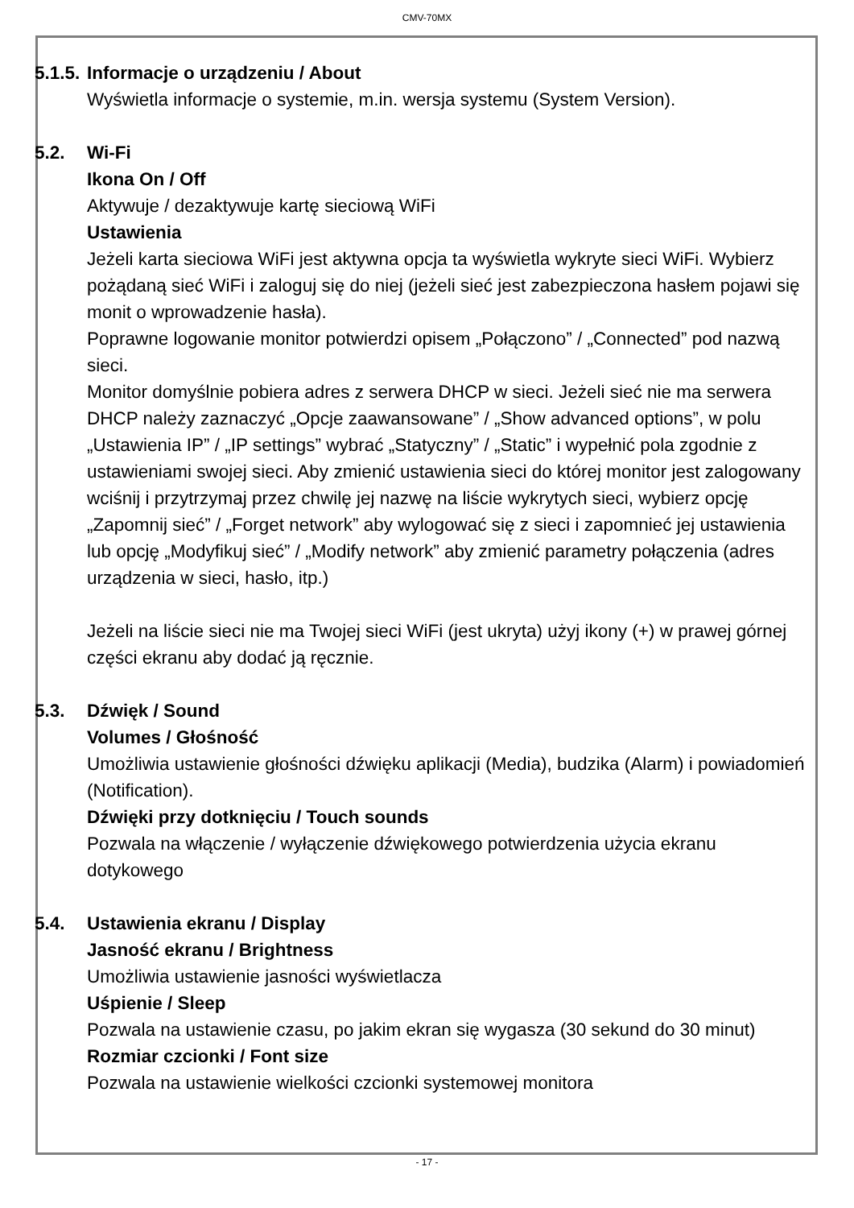CMV-70MX
5.1.5.
Informacje o urządzeniu / About
Wyświetla informacje o systemie, m.in. wersja systemu (System Version).
5.2. Wi-Fi
Ikona On / Off
Aktywuje / dezaktywuje kartę sieciową WiFi
Ustawienia
Jeżeli karta sieciowa WiFi jest aktywna opcja ta wyświetla wykryte sieci WiFi. Wybierz pożądaną sieć WiFi i zaloguj się do niej (jeżeli sieć jest zabezpieczona hasłem pojawi się monit o wprowadzenie hasła).
Poprawne logowanie monitor potwierdzi opisem „Połączono” / „Connected” pod nazwą sieci.
Monitor domyślnie pobiera adres z serwera DHCP w sieci. Jeżeli sieć nie ma serwera DHCP należy zaznaczyć „Opcje zaawansowane” / „Show advanced options”, w polu „Ustawienia IP” / „IP settings” wybrać „Statyczny” / „Static” i wypełnić pola zgodnie z ustawieniami swojej sieci. Aby zmienić ustawienia sieci do której monitor jest zalogowany wciśnij i przytrzymaj przez chwilę jej nazwę na liście wykrytych sieci, wybierz opcję „Zapomnij sieć” / „Forget network” aby wylogować się z sieci i zapomnieć jej ustawienia lub opcję „Modyfikuj sieć” / „Modify network” aby zmienić parametry połączenia (adres urządzenia w sieci, hasło, itp.)
Jeżeli na liście sieci nie ma Twojej sieci WiFi (jest ukryta) użyj ikony (+) w prawej górnej części ekranu aby dodać ją ręcznie.
5.3. Dźwięk / Sound
Volumes / Głośność
Umożliwia ustawienie głośności dźwięku aplikacji (Media), budzika (Alarm) i powiadomień (Notification).
Dźwięki przy dotknięciu / Touch sounds
Pozwala na włączenie / wyłączenie dźwiękowego potwierdzenia użycia ekranu dotykowego
5.4. Ustawienia ekranu / Display
Jasność ekranu / Brightness
Umożliwia ustawienie jasności wyświetlacza
Uśpienie / Sleep
Pozwala na ustawienie czasu, po jakim ekran się wygasza (30 sekund do 30 minut)
Rozmiar czcionki / Font size
Pozwala na ustawienie wielkości czcionki systemowej monitora
- 17 -